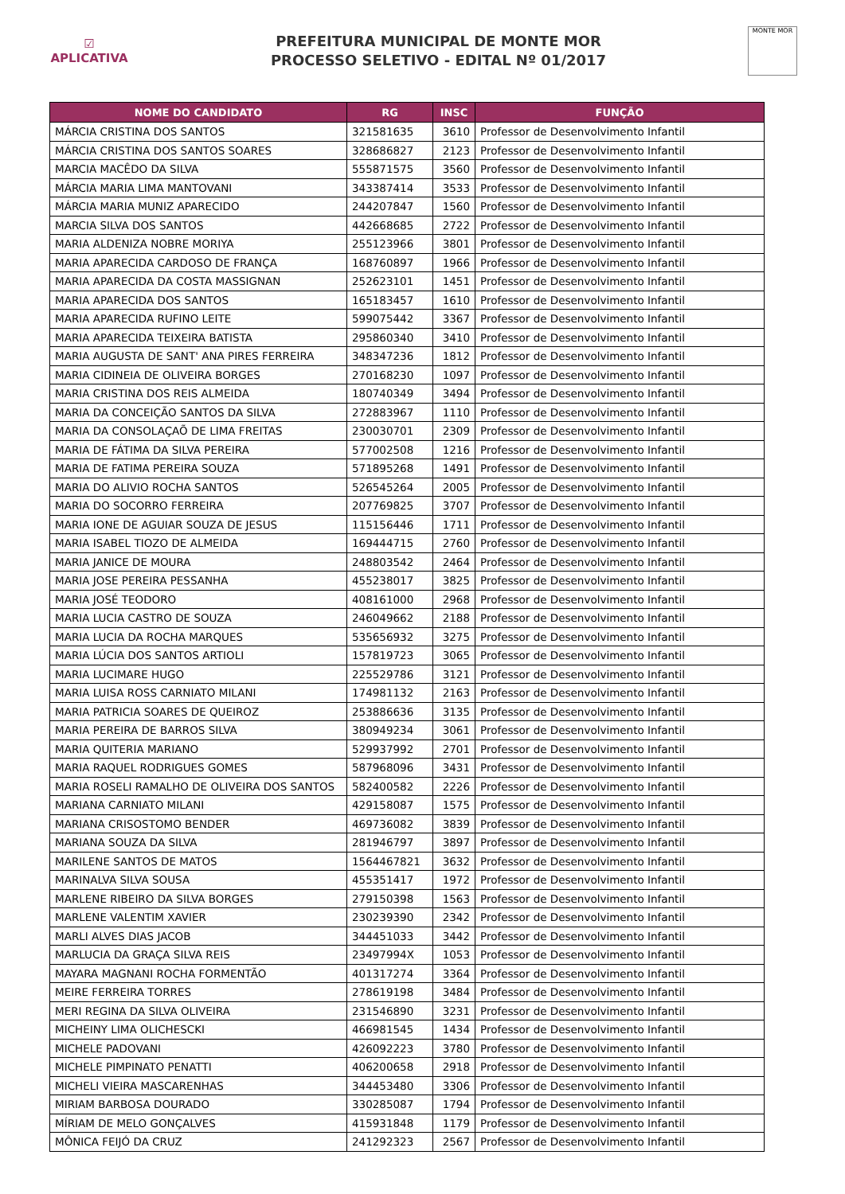☑
APLICATIVA
PREFEITURA MUNICIPAL DE MONTE MOR
PROCESSO SELETIVO - EDITAL Nº 01/2017
MONTE MOR
| NOME DO CANDIDATO | RG | INSC | FUNÇÃO |
| --- | --- | --- | --- |
| MÁRCIA CRISTINA DOS SANTOS | 321581635 | 3610 | Professor de Desenvolvimento Infantil |
| MÁRCIA CRISTINA DOS SANTOS SOARES | 328686827 | 2123 | Professor de Desenvolvimento Infantil |
| MARCIA MACÊDO DA SILVA | 555871575 | 3560 | Professor de Desenvolvimento Infantil |
| MÁRCIA MARIA LIMA MANTOVANI | 343387414 | 3533 | Professor de Desenvolvimento Infantil |
| MÁRCIA MARIA MUNIZ APARECIDO | 244207847 | 1560 | Professor de Desenvolvimento Infantil |
| MARCIA SILVA DOS SANTOS | 442668685 | 2722 | Professor de Desenvolvimento Infantil |
| MARIA ALDENIZA NOBRE MORIYA | 255123966 | 3801 | Professor de Desenvolvimento Infantil |
| MARIA APARECIDA CARDOSO DE FRANÇA | 168760897 | 1966 | Professor de Desenvolvimento Infantil |
| MARIA APARECIDA DA COSTA MASSIGNAN | 252623101 | 1451 | Professor de Desenvolvimento Infantil |
| MARIA APARECIDA DOS SANTOS | 165183457 | 1610 | Professor de Desenvolvimento Infantil |
| MARIA APARECIDA RUFINO LEITE | 599075442 | 3367 | Professor de Desenvolvimento Infantil |
| MARIA APARECIDA TEIXEIRA BATISTA | 295860340 | 3410 | Professor de Desenvolvimento Infantil |
| MARIA AUGUSTA DE SANT' ANA PIRES FERREIRA | 348347236 | 1812 | Professor de Desenvolvimento Infantil |
| MARIA CIDINEIA DE OLIVEIRA BORGES | 270168230 | 1097 | Professor de Desenvolvimento Infantil |
| MARIA CRISTINA DOS REIS ALMEIDA | 180740349 | 3494 | Professor de Desenvolvimento Infantil |
| MARIA DA CONCEIÇÃO SANTOS DA SILVA | 272883967 | 1110 | Professor de Desenvolvimento Infantil |
| MARIA DA CONSOLAÇAÕ DE LIMA FREITAS | 230030701 | 2309 | Professor de Desenvolvimento Infantil |
| MARIA DE FÁTIMA DA SILVA PEREIRA | 577002508 | 1216 | Professor de Desenvolvimento Infantil |
| MARIA DE FATIMA PEREIRA SOUZA | 571895268 | 1491 | Professor de Desenvolvimento Infantil |
| MARIA DO ALIVIO ROCHA SANTOS | 526545264 | 2005 | Professor de Desenvolvimento Infantil |
| MARIA DO SOCORRO FERREIRA | 207769825 | 3707 | Professor de Desenvolvimento Infantil |
| MARIA IONE DE AGUIAR SOUZA DE JESUS | 115156446 | 1711 | Professor de Desenvolvimento Infantil |
| MARIA ISABEL TIOZO DE ALMEIDA | 169444715 | 2760 | Professor de Desenvolvimento Infantil |
| MARIA JANICE DE MOURA | 248803542 | 2464 | Professor de Desenvolvimento Infantil |
| MARIA JOSE PEREIRA PESSANHA | 455238017 | 3825 | Professor de Desenvolvimento Infantil |
| MARIA JOSÉ TEODORO | 408161000 | 2968 | Professor de Desenvolvimento Infantil |
| MARIA LUCIA CASTRO DE SOUZA | 246049662 | 2188 | Professor de Desenvolvimento Infantil |
| MARIA LUCIA DA ROCHA MARQUES | 535656932 | 3275 | Professor de Desenvolvimento Infantil |
| MARIA LÚCIA DOS SANTOS ARTIOLI | 157819723 | 3065 | Professor de Desenvolvimento Infantil |
| MARIA LUCIMARE HUGO | 225529786 | 3121 | Professor de Desenvolvimento Infantil |
| MARIA LUISA ROSS CARNIATO MILANI | 174981132 | 2163 | Professor de Desenvolvimento Infantil |
| MARIA PATRICIA SOARES DE QUEIROZ | 253886636 | 3135 | Professor de Desenvolvimento Infantil |
| MARIA PEREIRA DE BARROS SILVA | 380949234 | 3061 | Professor de Desenvolvimento Infantil |
| MARIA QUITERIA MARIANO | 529937992 | 2701 | Professor de Desenvolvimento Infantil |
| MARIA RAQUEL RODRIGUES GOMES | 587968096 | 3431 | Professor de Desenvolvimento Infantil |
| MARIA ROSELI RAMALHO DE OLIVEIRA DOS SANTOS | 582400582 | 2226 | Professor de Desenvolvimento Infantil |
| MARIANA CARNIATO MILANI | 429158087 | 1575 | Professor de Desenvolvimento Infantil |
| MARIANA CRISOSTOMO BENDER | 469736082 | 3839 | Professor de Desenvolvimento Infantil |
| MARIANA SOUZA DA SILVA | 281946797 | 3897 | Professor de Desenvolvimento Infantil |
| MARILENE SANTOS DE MATOS | 1564467821 | 3632 | Professor de Desenvolvimento Infantil |
| MARINALVA SILVA SOUSA | 455351417 | 1972 | Professor de Desenvolvimento Infantil |
| MARLENE RIBEIRO DA SILVA BORGES | 279150398 | 1563 | Professor de Desenvolvimento Infantil |
| MARLENE VALENTIM XAVIER | 230239390 | 2342 | Professor de Desenvolvimento Infantil |
| MARLI ALVES DIAS JACOB | 344451033 | 3442 | Professor de Desenvolvimento Infantil |
| MARLUCIA DA GRAÇA SILVA REIS | 23497994X | 1053 | Professor de Desenvolvimento Infantil |
| MAYARA MAGNANI ROCHA FORMENTÃO | 401317274 | 3364 | Professor de Desenvolvimento Infantil |
| MEIRE FERREIRA TORRES | 278619198 | 3484 | Professor de Desenvolvimento Infantil |
| MERI REGINA DA SILVA OLIVEIRA | 231546890 | 3231 | Professor de Desenvolvimento Infantil |
| MICHEINY LIMA OLICHESCKI | 466981545 | 1434 | Professor de Desenvolvimento Infantil |
| MICHELE PADOVANI | 426092223 | 3780 | Professor de Desenvolvimento Infantil |
| MICHELE PIMPINATO PENATTI | 406200658 | 2918 | Professor de Desenvolvimento Infantil |
| MICHELI VIEIRA MASCARENHAS | 344453480 | 3306 | Professor de Desenvolvimento Infantil |
| MIRIAM BARBOSA DOURADO | 330285087 | 1794 | Professor de Desenvolvimento Infantil |
| MÍRIAM DE MELO GONÇALVES | 415931848 | 1179 | Professor de Desenvolvimento Infantil |
| MÔNICA FEIJÓ DA CRUZ | 241292323 | 2567 | Professor de Desenvolvimento Infantil |